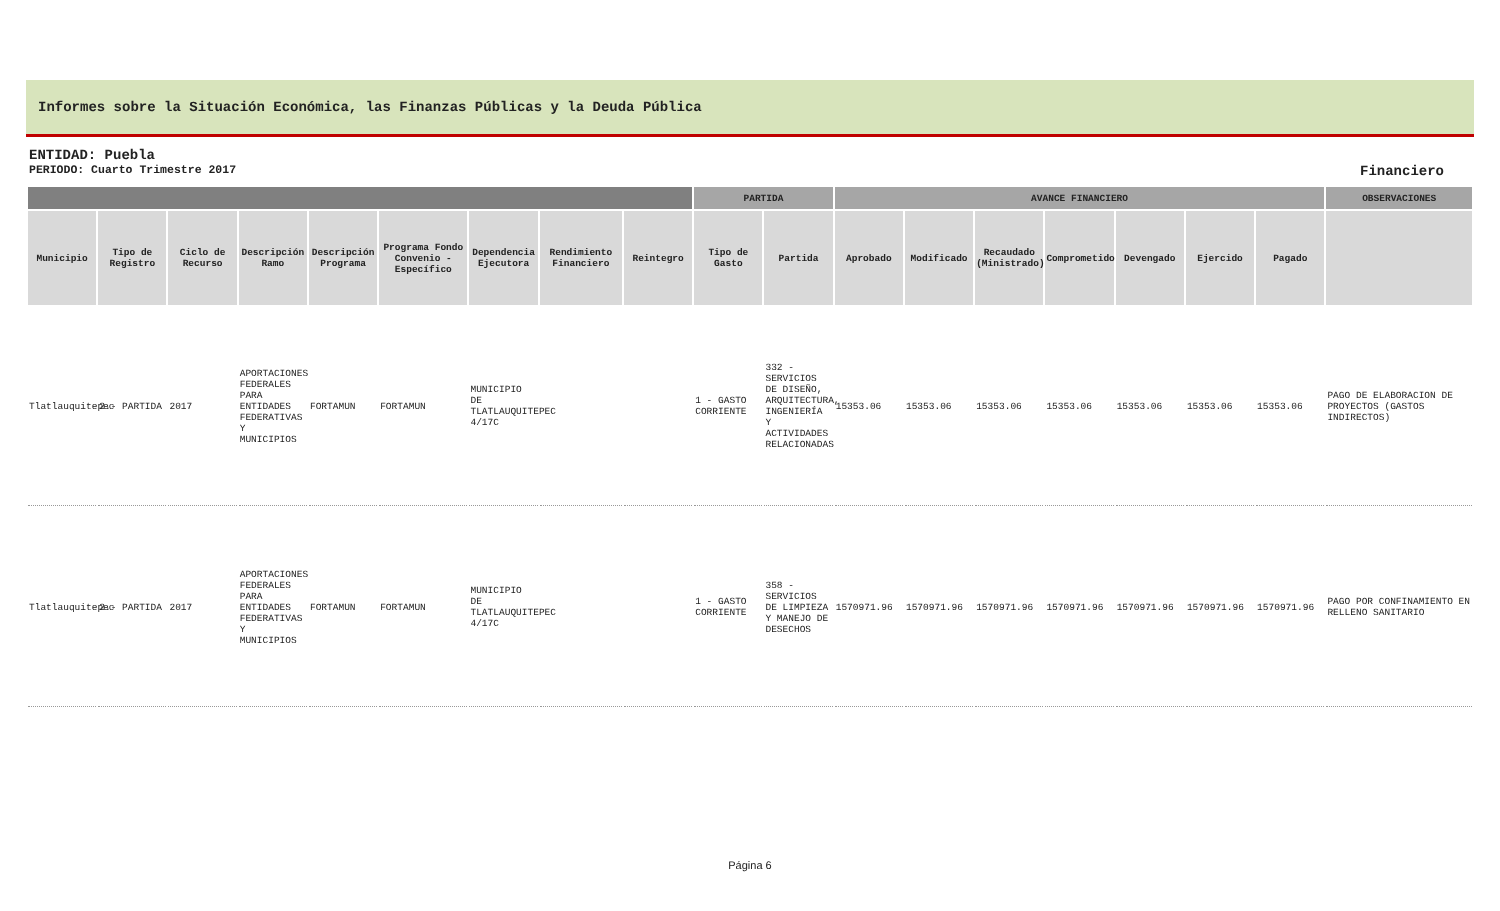Informes sobre la Situación Económica, las Finanzas Públicas y la Deuda Pública
ENTIDAD: Puebla
PERIODO: Cuarto Trimestre 2017 Financiero
| | | | | | | | | | PARTIDA | | AVANCE FINANCIERO | | | | | | | OBSERVACIONES |
| --- | --- | --- | --- | --- | --- | --- | --- | --- | --- | --- | --- | --- | --- | --- | --- | --- | --- | --- |
| Municipio | Tipo de Registro | Ciclo de Recurso | Descripción Ramo | Descripción Programa | Programa Fondo Convenio - Específico | Dependencia Ejecutora | Rendimiento Financiero | Reintegro | Tipo de Gasto | Partida | Aprobado | Modificado | Recaudado (Ministrado) | Comprometido | Devengado | Ejercido | Pagado | |
| Tlatlauquitepec | 2.- PARTIDA | 2017 | APORTACIONES FEDERALES PARA ENTIDADES FEDERATIVAS Y MUNICIPIOS | FORTAMUN | FORTAMUN | MUNICIPIO DE TLATLAUQUITEPEC 4/17C | | | 1 - GASTO CORRIENTE | 332 - SERVICIOS DE DISEÑO, ARQUITECTURA, INGENIERÍA Y ACTIVIDADES RELACIONADAS | 15353.06 | 15353.06 | 15353.06 | 15353.06 | 15353.06 | 15353.06 | 15353.06 | PAGO DE ELABORACION DE PROYECTOS (GASTOS INDIRECTOS) |
| Tlatlauquitepec | 2.- PARTIDA | 2017 | APORTACIONES FEDERALES PARA ENTIDADES FEDERATIVAS Y MUNICIPIOS | FORTAMUN | FORTAMUN | MUNICIPIO DE TLATLAUQUITEPEC 4/17C | | | 1 - GASTO CORRIENTE | 358 - SERVICIOS DE LIMPIEZA Y MANEJO DE DESECHOS | 1570971.96 | 1570971.96 | 1570971.96 | 1570971.96 | 1570971.96 | 1570971.96 | 1570971.96 | PAGO POR CONFINAMIENTO EN RELLENO SANITARIO |
Página 6